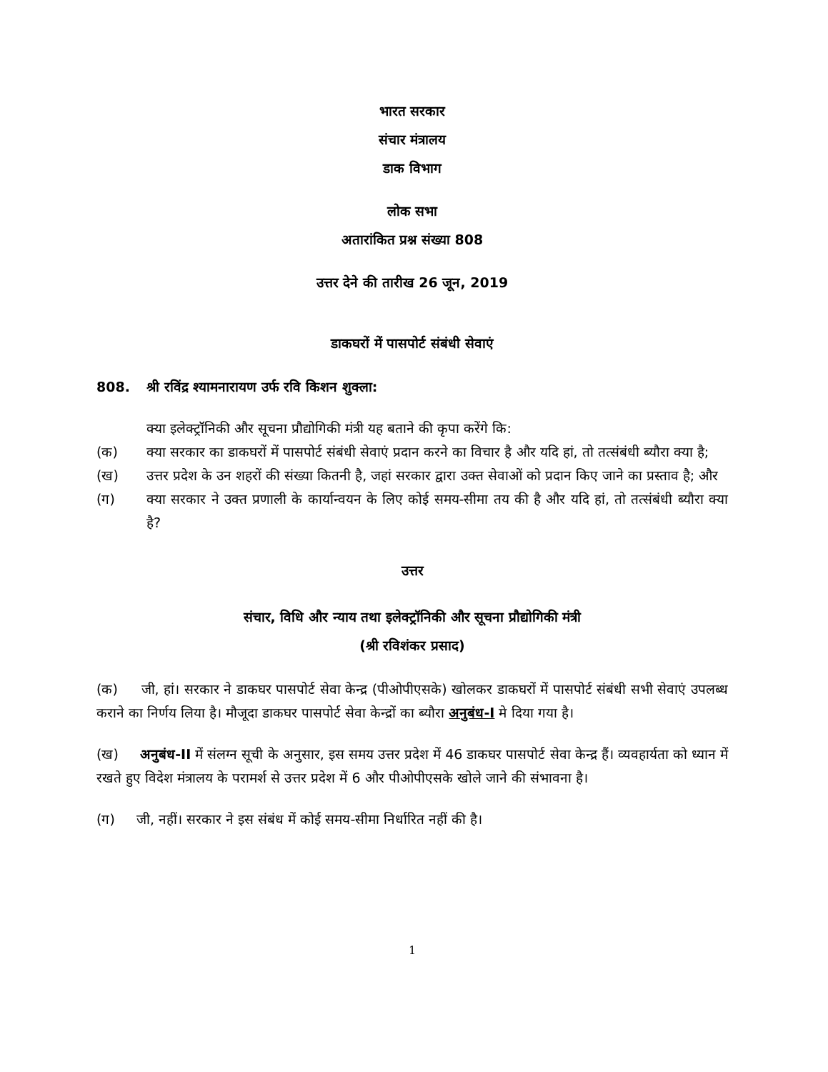भारत सरकार
संचार मंत्रालय
डाक विभाग
लोक सभा
अतारांकित प्रश्न संख्या 808
उत्तर देने की तारीख 26 जून, 2019
डाकघरों में पासपोर्ट संबंधी सेवाएं
808. श्री रविंद्र श्यामनारायण उर्फ रवि किशन शुक्ला:
क्या इलेक्ट्रॉनिकी और सूचना प्रौद्योगिकी मंत्री यह बताने की कृपा करेंगे कि:
(क) क्या सरकार का डाकघरों में पासपोर्ट संबंधी सेवाएं प्रदान करने का विचार है और यदि हां, तो तत्संबंधी ब्यौरा क्या है;
(ख) उत्तर प्रदेश के उन शहरों की संख्या कितनी है, जहां सरकार द्वारा उक्त सेवाओं को प्रदान किए जाने का प्रस्ताव है; और
(ग) क्या सरकार ने उक्त प्रणाली के कार्यान्वयन के लिए कोई समय-सीमा तय की है और यदि हां, तो तत्संबंधी ब्यौरा क्या है?
उत्तर
संचार, विधि और न्याय तथा इलेक्ट्रॉनिकी और सूचना प्रौद्योगिकी मंत्री
(श्री रविशंकर प्रसाद)
(क) जी, हां। सरकार ने डाकघर पासपोर्ट सेवा केन्द्र (पीओपीएसके) खोलकर डाकघरों में पासपोर्ट संबंधी सभी सेवाएं उपलब्ध कराने का निर्णय लिया है। मौजूदा डाकघर पासपोर्ट सेवा केन्द्रों का ब्यौरा अनुबंध-I मे दिया गया है।
(ख) अनुबंध-II में संलग्न सूची के अनुसार, इस समय उत्तर प्रदेश में 46 डाकघर पासपोर्ट सेवा केन्द्र हैं। व्यवहार्यता को ध्यान में रखते हुए विदेश मंत्रालय के परामर्श से उत्तर प्रदेश में 6 और पीओपीएसके खोले जाने की संभावना है।
(ग) जी, नहीं। सरकार ने इस संबंध में कोई समय-सीमा निर्धारित नहीं की है।
1